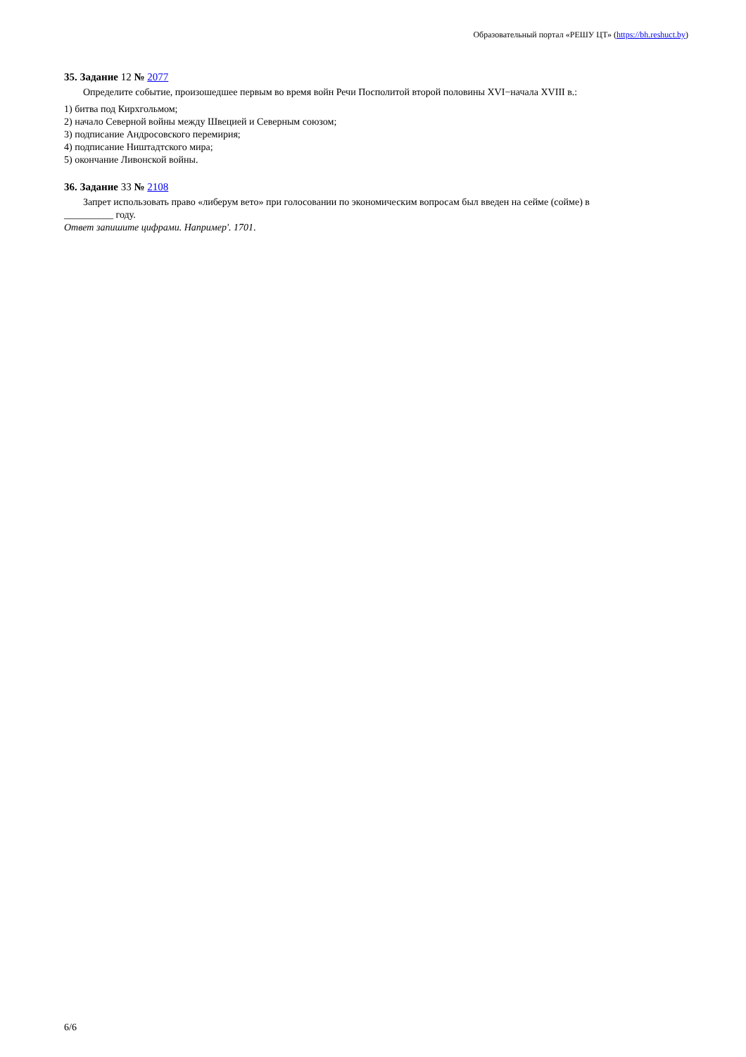Образовательный портал «РЕШУ ЦТ» (https://bh.reshuct.by)
35. Задание 12 № 2077
Определите событие, произошедшее первым во время войн Речи Посполитой второй половины XVI−начала XVIII в.:
1) битва под Кирхгольмом;
2) начало Северной войны между Швецией и Северным союзом;
3) подписание Андросовского перемирия;
4) подписание Ништадтского мира;
5) окончание Ливонской войны.
36. Задание 33 № 2108
Запрет использовать право «либерум вето» при голосовании по экономическим вопросам был введен на сейме (сойме) в
__________ году.
Ответ запишите цифрами. Например'. 1701.
6/6